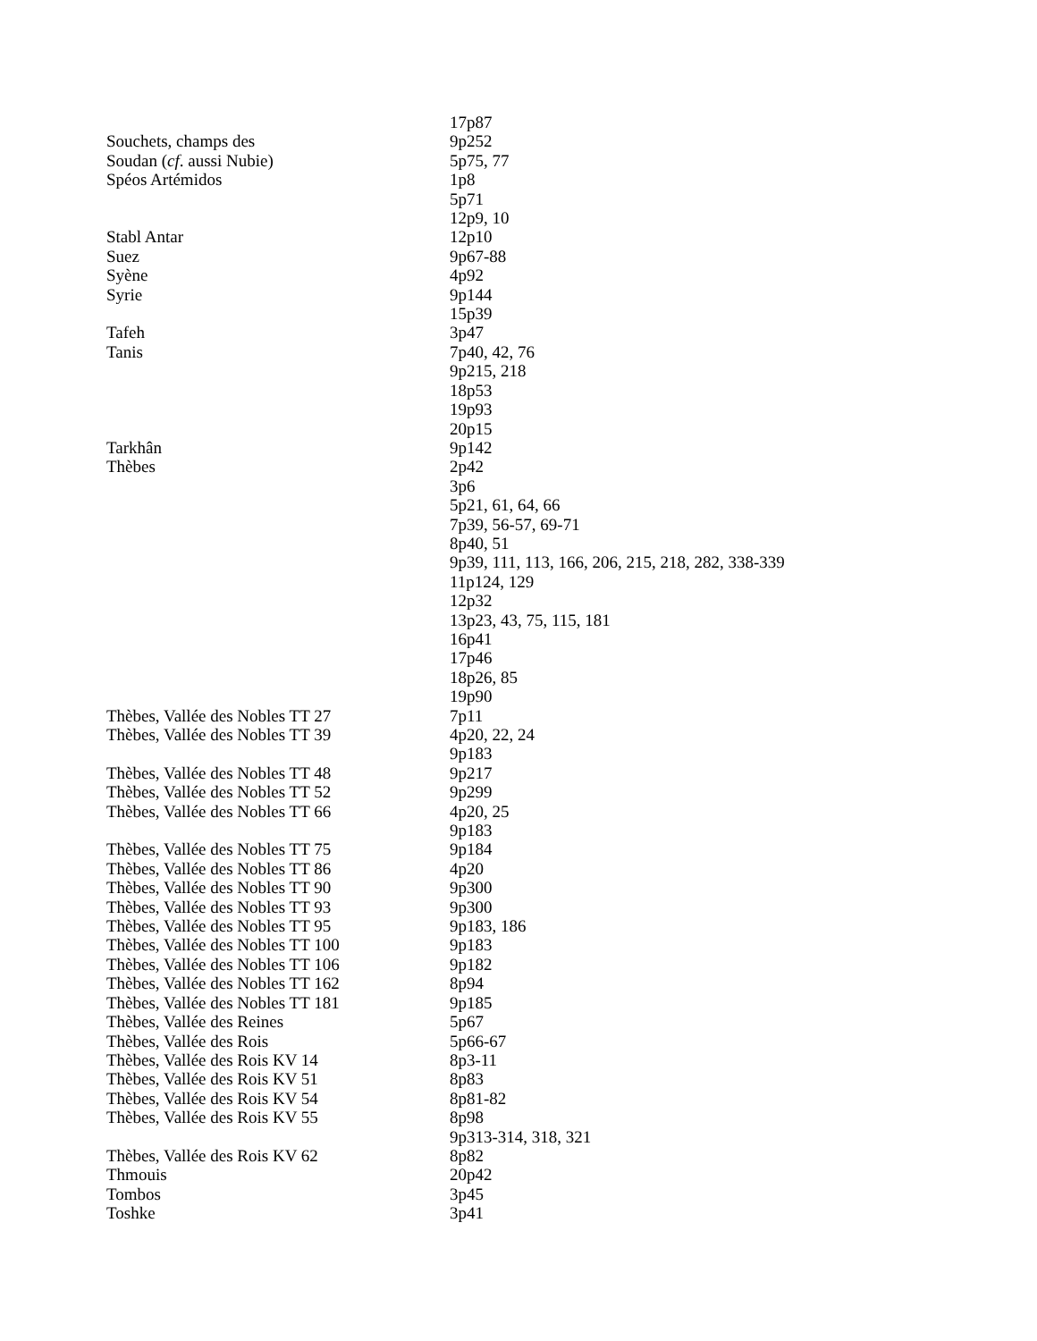| | 17p87 |
| Souchets, champs des | 9p252 |
| Soudan ( cf . aussi Nubie) | 5p75, 77 |
| Spéos Artémidos | 1p8 |
| | 5p71 |
| | 12p9, 10 |
| Stabl Antar | 12p10 |
| Suez | 9p67-88 |
| Syène | 4p92 |
| Syrie | 9p144 |
| | 15p39 |
| Tafeh | 3p47 |
| Tanis | 7p40, 42, 76 |
| | 9p215, 218 |
| | 18p53 |
| | 19p93 |
| | 20p15 |
| Tarkhân | 9p142 |
| Thèbes | 2p42 |
| | 3p6 |
| | 5p21, 61, 64, 66 |
| | 7p39, 56-57, 69-71 |
| | 8p40, 51 |
| | 9p39, 111, 113, 166, 206, 215, 218, 282, 338-339 |
| | 11p124, 129 |
| | 12p32 |
| | 13p23, 43, 75, 115, 181 |
| | 16p41 |
| | 17p46 |
| | 18p26, 85 |
| | 19p90 |
| Thèbes, Vallée des Nobles TT 27 | 7p11 |
| Thèbes, Vallée des Nobles TT 39 | 4p20, 22, 24 |
| | 9p183 |
| Thèbes, Vallée des Nobles TT 48 | 9p217 |
| Thèbes, Vallée des Nobles TT 52 | 9p299 |
| Thèbes, Vallée des Nobles TT 66 | 4p20, 25 |
| | 9p183 |
| Thèbes, Vallée des Nobles TT 75 | 9p184 |
| Thèbes, Vallée des Nobles TT 86 | 4p20 |
| Thèbes, Vallée des Nobles TT 90 | 9p300 |
| Thèbes, Vallée des Nobles TT 93 | 9p300 |
| Thèbes, Vallée des Nobles TT 95 | 9p183, 186 |
| Thèbes, Vallée des Nobles TT 100 | 9p183 |
| Thèbes, Vallée des Nobles TT 106 | 9p182 |
| Thèbes, Vallée des Nobles TT 162 | 8p94 |
| Thèbes, Vallée des Nobles TT 181 | 9p185 |
| Thèbes, Vallée des Reines | 5p67 |
| Thèbes, Vallée des Rois | 5p66-67 |
| Thèbes, Vallée des Rois KV 14 | 8p3-11 |
| Thèbes, Vallée des Rois KV 51 | 8p83 |
| Thèbes, Vallée des Rois KV 54 | 8p81-82 |
| Thèbes, Vallée des Rois KV 55 | 8p98 |
| | 9p313-314, 318, 321 |
| Thèbes, Vallée des Rois KV 62 | 8p82 |
| Thmouis | 20p42 |
| Tombos | 3p45 |
| Toshke | 3p41 |